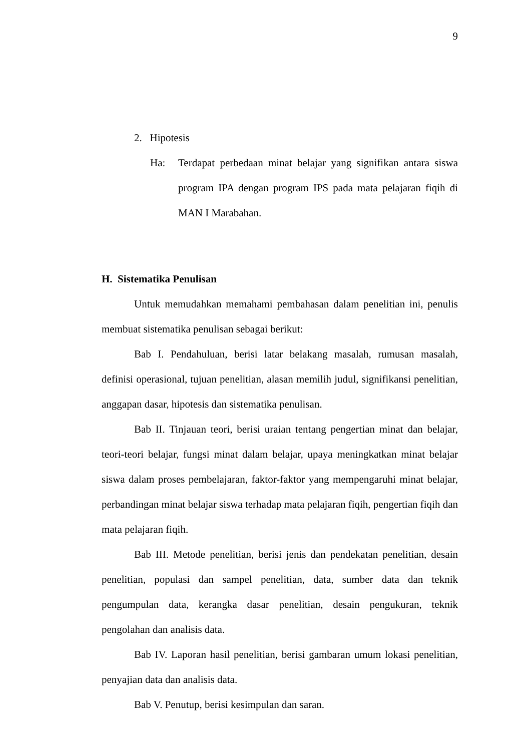9
2. Hipotesis
Ha: Terdapat perbedaan minat belajar yang signifikan antara siswa program IPA dengan program IPS pada mata pelajaran fiqih di MAN I Marabahan.
H. Sistematika Penulisan
Untuk memudahkan memahami pembahasan dalam penelitian ini, penulis membuat sistematika penulisan sebagai berikut:
Bab I. Pendahuluan, berisi latar belakang masalah, rumusan masalah, definisi operasional, tujuan penelitian, alasan memilih judul, signifikansi penelitian, anggapan dasar, hipotesis dan sistematika penulisan.
Bab II. Tinjauan teori, berisi uraian tentang pengertian minat dan belajar, teori-teori belajar, fungsi minat dalam belajar, upaya meningkatkan minat belajar siswa dalam proses pembelajaran, faktor-faktor yang mempengaruhi minat belajar, perbandingan minat belajar siswa terhadap mata pelajaran fiqih, pengertian fiqih dan mata pelajaran fiqih.
Bab III. Metode penelitian, berisi jenis dan pendekatan penelitian, desain penelitian, populasi dan sampel penelitian, data, sumber data dan teknik pengumpulan data, kerangka dasar penelitian, desain pengukuran, teknik pengolahan dan analisis data.
Bab IV. Laporan hasil penelitian, berisi gambaran umum lokasi penelitian, penyajian data dan analisis data.
Bab V. Penutup, berisi kesimpulan dan saran.